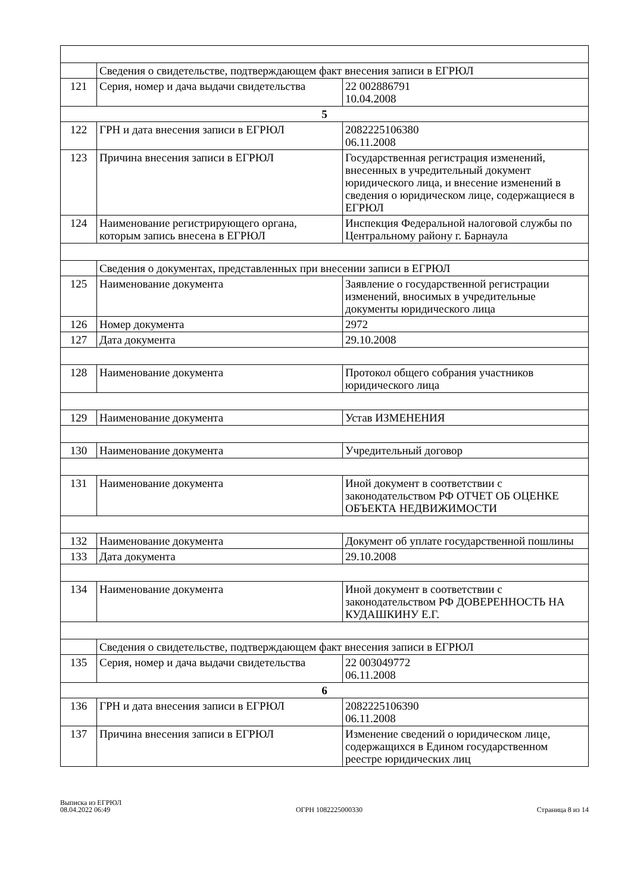| | Сведения о свидетельстве, подтверждающем факт внесения записи в ЕГРЮЛ | |
| 121 | Серия, номер и дача выдачи свидетельства | 22 002886791 10.04.2008 |
| 5 | | |
| 122 | ГРН и дата внесения записи в ЕГРЮЛ | 2082225106380 06.11.2008 |
| 123 | Причина внесения записи в ЕГРЮЛ | Государственная регистрация изменений, внесенных в учредительный документ юридического лица, и внесение изменений в сведения о юридическом лице, содержащиеся в ЕГРЮЛ |
| 124 | Наименование регистрирующего органа, которым запись внесена в ЕГРЮЛ | Инспекция Федеральной налоговой службы по Центральному району г. Барнаула |
| | Сведения о документах, представленных при внесении записи в ЕГРЮЛ | |
| 125 | Наименование документа | Заявление о государственной регистрации изменений, вносимых в учредительные документы юридического лица |
| 126 | Номер документа | 2972 |
| 127 | Дата документа | 29.10.2008 |
| 128 | Наименование документа | Протокол общего собрания участников юридического лица |
| 129 | Наименование документа | Устав ИЗМЕНЕНИЯ |
| 130 | Наименование документа | Учредительный договор |
| 131 | Наименование документа | Иной документ в соответствии с законодательством РФ ОТЧЕТ ОБ ОЦЕНКЕ ОБЪЕКТА НЕДВИЖИМОСТИ |
| 132 | Наименование документа | Документ об уплате государственной пошлины |
| 133 | Дата документа | 29.10.2008 |
| 134 | Наименование документа | Иной документ в соответствии с законодательством РФ ДОВЕРЕННОСТЬ НА КУДАШКИНУ Е.Г. |
| | Сведения о свидетельстве, подтверждающем факт внесения записи в ЕГРЮЛ | |
| 135 | Серия, номер и дача выдачи свидетельства | 22 003049772 06.11.2008 |
| 6 | | |
| 136 | ГРН и дата внесения записи в ЕГРЮЛ | 2082225106390 06.11.2008 |
| 137 | Причина внесения записи в ЕГРЮЛ | Изменение сведений о юридическом лице, содержащихся в Едином государственном реестре юридических лиц |
Выписка из ЕГРЮЛ
08.04.2022 06:49
ОГРН 1082225000330
Страница 8 из 14